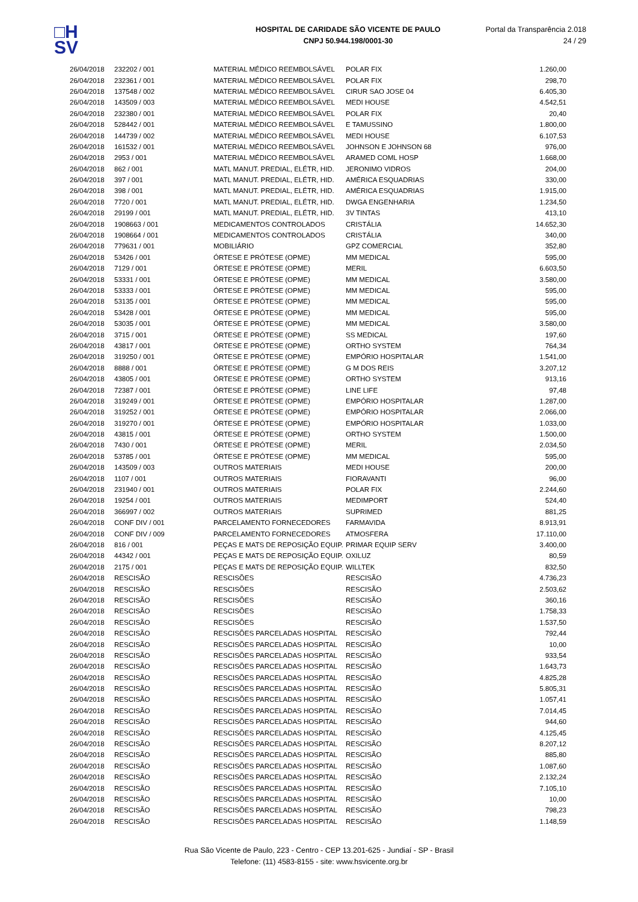□H
SV
HOSPITAL DE CARIDADE SÃO VICENTE DE PAULO
CNPJ 50.944.198/0001-30
Portal da Transparência 2.018
24 / 29
| 26/04/2018 | 232202 / 001 | MATERIAL MÉDICO REEMBOLSÁVEL | POLAR FIX | 1.260,00 |
| 26/04/2018 | 232361 / 001 | MATERIAL MÉDICO REEMBOLSÁVEL | POLAR FIX | 298,70 |
| 26/04/2018 | 137548 / 002 | MATERIAL MÉDICO REEMBOLSÁVEL | CIRUR SAO JOSE 04 | 6.405,30 |
| 26/04/2018 | 143509 / 003 | MATERIAL MÉDICO REEMBOLSÁVEL | MEDI HOUSE | 4.542,51 |
| 26/04/2018 | 232380 / 001 | MATERIAL MÉDICO REEMBOLSÁVEL | POLAR FIX | 20,40 |
| 26/04/2018 | 528442 / 001 | MATERIAL MÉDICO REEMBOLSÁVEL | E TAMUSSINO | 1.800,00 |
| 26/04/2018 | 144739 / 002 | MATERIAL MÉDICO REEMBOLSÁVEL | MEDI HOUSE | 6.107,53 |
| 26/04/2018 | 161532 / 001 | MATERIAL MÉDICO REEMBOLSÁVEL | JOHNSON E JOHNSON 68 | 976,00 |
| 26/04/2018 | 2953 / 001 | MATERIAL MÉDICO REEMBOLSÁVEL | ARAMED COML HOSP | 1.668,00 |
| 26/04/2018 | 862 / 001 | MATL MANUT. PREDIAL, ELÉTR, HID. | JERONIMO VIDROS | 204,00 |
| 26/04/2018 | 397 / 001 | MATL MANUT. PREDIAL, ELÉTR, HID. | AMÉRICA ESQUADRIAS | 330,00 |
| 26/04/2018 | 398 / 001 | MATL MANUT. PREDIAL, ELÉTR, HID. | AMÉRICA ESQUADRIAS | 1.915,00 |
| 26/04/2018 | 7720 / 001 | MATL MANUT. PREDIAL, ELÉTR, HID. | DWGA ENGENHARIA | 1.234,50 |
| 26/04/2018 | 29199 / 001 | MATL MANUT. PREDIAL, ELÉTR, HID. | 3V TINTAS | 413,10 |
| 26/04/2018 | 1908663 / 001 | MEDICAMENTOS CONTROLADOS | CRISTÁLIA | 14.652,30 |
| 26/04/2018 | 1908664 / 001 | MEDICAMENTOS CONTROLADOS | CRISTÁLIA | 340,00 |
| 26/04/2018 | 779631 / 001 | MOBILIÁRIO | GPZ COMERCIAL | 352,80 |
| 26/04/2018 | 53426 / 001 | ÓRTESE E PRÓTESE (OPME) | MM MEDICAL | 595,00 |
| 26/04/2018 | 7129 / 001 | ÓRTESE E PRÓTESE (OPME) | MERIL | 6.603,50 |
| 26/04/2018 | 53331 / 001 | ÓRTESE E PRÓTESE (OPME) | MM MEDICAL | 3.580,00 |
| 26/04/2018 | 53333 / 001 | ÓRTESE E PRÓTESE (OPME) | MM MEDICAL | 595,00 |
| 26/04/2018 | 53135 / 001 | ÓRTESE E PRÓTESE (OPME) | MM MEDICAL | 595,00 |
| 26/04/2018 | 53428 / 001 | ÓRTESE E PRÓTESE (OPME) | MM MEDICAL | 595,00 |
| 26/04/2018 | 53035 / 001 | ÓRTESE E PRÓTESE (OPME) | MM MEDICAL | 3.580,00 |
| 26/04/2018 | 3715 / 001 | ÓRTESE E PRÓTESE (OPME) | SS MEDICAL | 197,60 |
| 26/04/2018 | 43817 / 001 | ÓRTESE E PRÓTESE (OPME) | ORTHO SYSTEM | 764,34 |
| 26/04/2018 | 319250 / 001 | ÓRTESE E PRÓTESE (OPME) | EMPÓRIO HOSPITALAR | 1.541,00 |
| 26/04/2018 | 8888 / 001 | ÓRTESE E PRÓTESE (OPME) | G M DOS REIS | 3.207,12 |
| 26/04/2018 | 43805 / 001 | ÓRTESE E PRÓTESE (OPME) | ORTHO SYSTEM | 913,16 |
| 26/04/2018 | 72387 / 001 | ÓRTESE E PRÓTESE (OPME) | LINE LIFE | 97,48 |
| 26/04/2018 | 319249 / 001 | ÓRTESE E PRÓTESE (OPME) | EMPÓRIO HOSPITALAR | 1.287,00 |
| 26/04/2018 | 319252 / 001 | ÓRTESE E PRÓTESE (OPME) | EMPÓRIO HOSPITALAR | 2.066,00 |
| 26/04/2018 | 319270 / 001 | ÓRTESE E PRÓTESE (OPME) | EMPÓRIO HOSPITALAR | 1.033,00 |
| 26/04/2018 | 43815 / 001 | ÓRTESE E PRÓTESE (OPME) | ORTHO SYSTEM | 1.500,00 |
| 26/04/2018 | 7430 / 001 | ÓRTESE E PRÓTESE (OPME) | MERIL | 2.034,50 |
| 26/04/2018 | 53785 / 001 | ÓRTESE E PRÓTESE (OPME) | MM MEDICAL | 595,00 |
| 26/04/2018 | 143509 / 003 | OUTROS MATERIAIS | MEDI HOUSE | 200,00 |
| 26/04/2018 | 1107 / 001 | OUTROS MATERIAIS | FIORAVANTI | 96,00 |
| 26/04/2018 | 231940 / 001 | OUTROS MATERIAIS | POLAR FIX | 2.244,60 |
| 26/04/2018 | 19254 / 001 | OUTROS MATERIAIS | MEDIMPORT | 524,40 |
| 26/04/2018 | 366997 / 002 | OUTROS MATERIAIS | SUPRIMED | 881,25 |
| 26/04/2018 | CONF DIV / 001 | PARCELAMENTO FORNECEDORES | FARMAVIDA | 8.913,91 |
| 26/04/2018 | CONF DIV / 009 | PARCELAMENTO FORNECEDORES | ATMOSFERA | 17.110,00 |
| 26/04/2018 | 816 / 001 | PEÇAS E MATS DE REPOSIÇÃO EQUIP. | PRIMAR EQUIP SERV | 3.400,00 |
| 26/04/2018 | 44342 / 001 | PEÇAS E MATS DE REPOSIÇÃO EQUIP. | OXILUZ | 80,59 |
| 26/04/2018 | 2175 / 001 | PEÇAS E MATS DE REPOSIÇÃO EQUIP. | WILLTEK | 832,50 |
| 26/04/2018 | RESCISÃO | RESCISÕES | RESCISÃO | 4.736,23 |
| 26/04/2018 | RESCISÃO | RESCISÕES | RESCISÃO | 2.503,62 |
| 26/04/2018 | RESCISÃO | RESCISÕES | RESCISÃO | 360,16 |
| 26/04/2018 | RESCISÃO | RESCISÕES | RESCISÃO | 1.758,33 |
| 26/04/2018 | RESCISÃO | RESCISÕES | RESCISÃO | 1.537,50 |
| 26/04/2018 | RESCISÃO | RESCISÕES PARCELADAS HOSPITAL | RESCISÃO | 792,44 |
| 26/04/2018 | RESCISÃO | RESCISÕES PARCELADAS HOSPITAL | RESCISÃO | 10,00 |
| 26/04/2018 | RESCISÃO | RESCISÕES PARCELADAS HOSPITAL | RESCISÃO | 933,54 |
| 26/04/2018 | RESCISÃO | RESCISÕES PARCELADAS HOSPITAL | RESCISÃO | 1.643,73 |
| 26/04/2018 | RESCISÃO | RESCISÕES PARCELADAS HOSPITAL | RESCISÃO | 4.825,28 |
| 26/04/2018 | RESCISÃO | RESCISÕES PARCELADAS HOSPITAL | RESCISÃO | 5.805,31 |
| 26/04/2018 | RESCISÃO | RESCISÕES PARCELADAS HOSPITAL | RESCISÃO | 1.057,41 |
| 26/04/2018 | RESCISÃO | RESCISÕES PARCELADAS HOSPITAL | RESCISÃO | 7.014,45 |
| 26/04/2018 | RESCISÃO | RESCISÕES PARCELADAS HOSPITAL | RESCISÃO | 944,60 |
| 26/04/2018 | RESCISÃO | RESCISÕES PARCELADAS HOSPITAL | RESCISÃO | 4.125,45 |
| 26/04/2018 | RESCISÃO | RESCISÕES PARCELADAS HOSPITAL | RESCISÃO | 8.207,12 |
| 26/04/2018 | RESCISÃO | RESCISÕES PARCELADAS HOSPITAL | RESCISÃO | 885,80 |
| 26/04/2018 | RESCISÃO | RESCISÕES PARCELADAS HOSPITAL | RESCISÃO | 1.087,60 |
| 26/04/2018 | RESCISÃO | RESCISÕES PARCELADAS HOSPITAL | RESCISÃO | 2.132,24 |
| 26/04/2018 | RESCISÃO | RESCISÕES PARCELADAS HOSPITAL | RESCISÃO | 7.105,10 |
| 26/04/2018 | RESCISÃO | RESCISÕES PARCELADAS HOSPITAL | RESCISÃO | 10,00 |
| 26/04/2018 | RESCISÃO | RESCISÕES PARCELADAS HOSPITAL | RESCISÃO | 798,23 |
| 26/04/2018 | RESCISÃO | RESCISÕES PARCELADAS HOSPITAL | RESCISÃO | 1.148,59 |
Rua São Vicente de Paulo, 223 - Centro - CEP 13.201-625 - Jundiaí - SP - Brasil
Telefone: (11) 4583-8155 - site: www.hsvicente.org.br